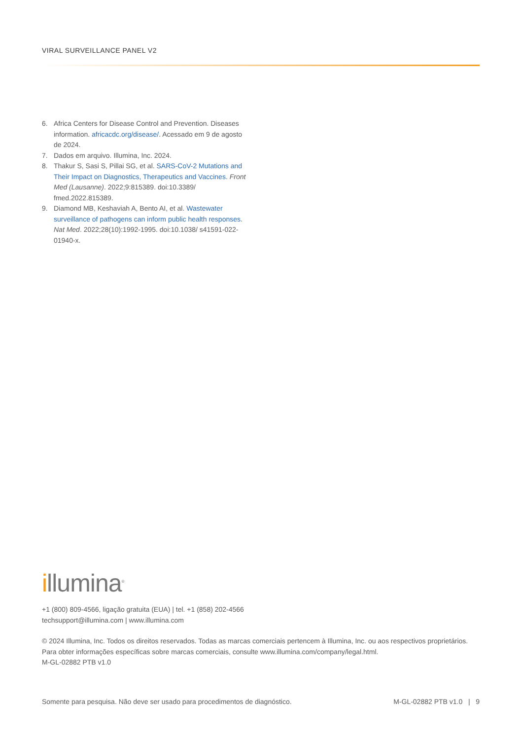VIRAL SURVEILLANCE PANEL V2
6. Africa Centers for Disease Control and Prevention. Diseases information. africacdc.org/disease/. Acessado em 9 de agosto de 2024.
7. Dados em arquivo. Illumina, Inc. 2024.
8. Thakur S, Sasi S, Pillai SG, et al. SARS-CoV-2 Mutations and Their Impact on Diagnostics, Therapeutics and Vaccines. Front Med (Lausanne). 2022;9:815389. doi:10.3389/ fmed.2022.815389.
9. Diamond MB, Keshaviah A, Bento AI, et al. Wastewater surveillance of pathogens can inform public health responses. Nat Med. 2022;28(10):1992-1995. doi:10.1038/ s41591-022-01940-x.
illumina<sup>®</sup>
+1 (800) 809-4566, ligação gratuita (EUA) | tel. +1 (858) 202-4566
techsupport@illumina.com | www.illumina.com
© 2024 Illumina, Inc. Todos os direitos reservados. Todas as marcas comerciais pertencem à Illumina, Inc. ou aos respectivos proprietários. Para obter informações específicas sobre marcas comerciais, consulte www.illumina.com/company/legal.html.
M-GL-02882 PTB v1.0
Somente para pesquisa. Não deve ser usado para procedimentos de diagnóstico. M-GL-02882 PTB v1.0 | 9